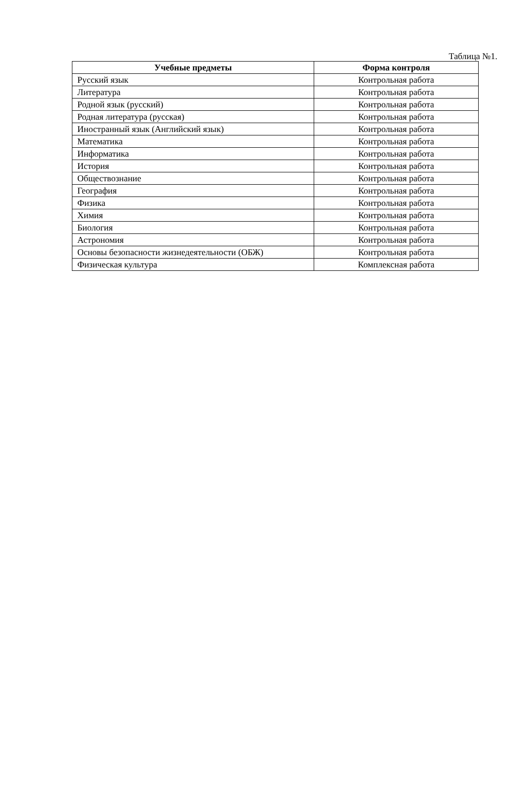Таблица №1.
| Учебные предметы | Форма контроля |
| --- | --- |
| Русский язык | Контрольная работа |
| Литература | Контрольная работа |
| Родной язык (русский) | Контрольная работа |
| Родная литература (русская) | Контрольная работа |
| Иностранный язык (Английский язык) | Контрольная работа |
| Математика | Контрольная работа |
| Информатика | Контрольная работа |
| История | Контрольная работа |
| Обществознание | Контрольная работа |
| География | Контрольная работа |
| Физика | Контрольная работа |
| Химия | Контрольная работа |
| Биология | Контрольная работа |
| Астрономия | Контрольная работа |
| Основы безопасности жизнедеятельности (ОБЖ) | Контрольная работа |
| Физическая культура | Комплексная работа |